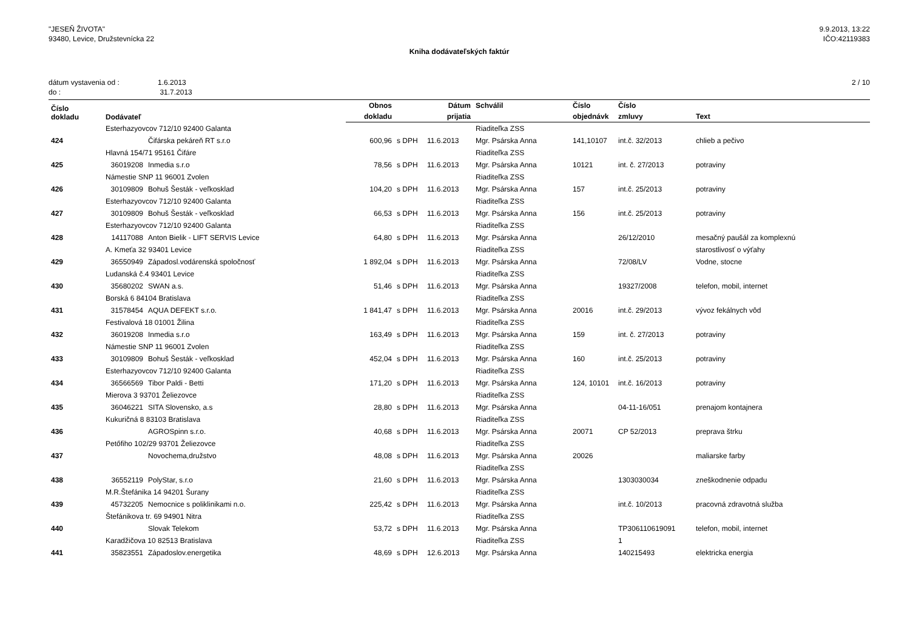"JESEŇ ŽIVOTA"
93480, Levice, Družstevnícka 22
9.9.2013, 13:22
IČO:42119383
Kniha dodávateľských faktúr
dátum vystavenia od : 1.6.2013
do : 31.7.2013
2 / 10
| Číslo dokladu | Dodávateľ | | Obnos | | Dátum | Schválil | Číslo | Číslo | |
| --- | --- | --- | --- | --- | --- | --- | --- | --- | --- |
| | | | dokladu | | prijatia | | objednávk | zmluvy | Text |
| | Esterhazyovcov 712/10 92400 Galanta | | | | | Riaditeľka ZSS | | | |
| 424 | | Čifárska pekáreň RT s.r.o | 600,96 | s DPH | 11.6.2013 | Mgr. Psárska Anna | 141,10107 | int.č. 32/2013 | chlieb a pečivo |
| | Hlavná 154/71 95161 Čifáre | | | | | Riaditeľka ZSS | | | |
| 425 | 36019208 | Inmedia s.r.o | 78,56 | s DPH | 11.6.2013 | Mgr. Psárska Anna | 10121 | int. č. 27/2013 | potraviny |
| | Námestie SNP 11 96001 Zvolen | | | | | Riaditeľka ZSS | | | |
| 426 | 30109809 | Bohuš Šesták - veľkosklad | 104,20 | s DPH | 11.6.2013 | Mgr. Psárska Anna | 157 | int.č. 25/2013 | potraviny |
| | Esterhazyovcov 712/10 92400 Galanta | | | | | Riaditeľka ZSS | | | |
| 427 | 30109809 | Bohuš Šesták - veľkosklad | 66,53 | s DPH | 11.6.2013 | Mgr. Psárska Anna | 156 | int.č. 25/2013 | potraviny |
| | Esterhazyovcov 712/10 92400 Galanta | | | | | Riaditeľka ZSS | | | |
| 428 | 14117088 | Anton Bielik - LIFT SERVIS Levice | 64,80 | s DPH | 11.6.2013 | Mgr. Psárska Anna | | 26/12/2010 | mesačný paušál za komplexnú |
| | A. Kmeťa 32 93401 Levice | | | | | Riaditeľka ZSS | | | starostlivosť o výťahy |
| 429 | 36550949 | Západosl.vodárenská spoločnosť | 1 892,04 | s DPH | 11.6.2013 | Mgr. Psárska Anna | | 72/08/LV | Vodne, stocne |
| | Ludanská č.4 93401 Levice | | | | | Riaditeľka ZSS | | | |
| 430 | 35680202 | SWAN a.s. | 51,46 | s DPH | 11.6.2013 | Mgr. Psárska Anna | | 19327/2008 | telefon, mobil, internet |
| | Borská 6 84104 Bratislava | | | | | Riaditeľka ZSS | | | |
| 431 | 31578454 | AQUA DEFEKT s.r.o. | 1 841,47 | s DPH | 11.6.2013 | Mgr. Psárska Anna | 20016 | int.č. 29/2013 | vývoz fekálnych vôd |
| | Festivalová 18 01001 Žilina | | | | | Riaditeľka ZSS | | | |
| 432 | 36019208 | Inmedia s.r.o | 163,49 | s DPH | 11.6.2013 | Mgr. Psárska Anna | 159 | int. č. 27/2013 | potraviny |
| | Námestie SNP 11 96001 Zvolen | | | | | Riaditeľka ZSS | | | |
| 433 | 30109809 | Bohuš Šesták - veľkosklad | 452,04 | s DPH | 11.6.2013 | Mgr. Psárska Anna | 160 | int.č. 25/2013 | potraviny |
| | Esterhazyovcov 712/10 92400 Galanta | | | | | Riaditeľka ZSS | | | |
| 434 | 36566569 | Tibor Paldi - Betti | 171,20 | s DPH | 11.6.2013 | Mgr. Psárska Anna | 124, 10101 | int.č. 16/2013 | potraviny |
| | Mierova 3 93701 Želiezovce | | | | | Riaditeľka ZSS | | | |
| 435 | 36046221 | SITA Slovensko, a.s | 28,80 | s DPH | 11.6.2013 | Mgr. Psárska Anna | | 04-11-16/051 | prenajom kontajnera |
| | Kukuričná 8 83103 Bratislava | | | | | Riaditeľka ZSS | | | |
| 436 | | AGROSpinn s.r.o. | 40,68 | s DPH | 11.6.2013 | Mgr. Psárska Anna | 20071 | CP 52/2013 | preprava štrku |
| | Petőfiho 102/29 93701 Želiezovce | | | | | Riaditeľka ZSS | | | |
| 437 | | Novochema,družstvo | 48,08 | s DPH | 11.6.2013 | Mgr. Psárska Anna | 20026 | | maliarske farby |
| | | | | | | Riaditeľka ZSS | | | |
| 438 | 36552119 | PolyStar, s.r.o | 21,60 | s DPH | 11.6.2013 | Mgr. Psárska Anna | | 1303030034 | zneškodnenie odpadu |
| | M.R.Štefánika 14 94201 Šurany | | | | | Riaditeľka ZSS | | | |
| 439 | 45732205 | Nemocnice s poliklinikami n.o. | 225,42 | s DPH | 11.6.2013 | Mgr. Psárska Anna | | int.č. 10/2013 | pracovná zdravotná služba |
| | Štefánikova tr. 69 94901 Nitra | | | | | Riaditeľka ZSS | | | |
| 440 | | Slovak Telekom | 53,72 | s DPH | 11.6.2013 | Mgr. Psárska Anna | | TP306110619091 | telefon, mobil, internet |
| | Karadžičova 10 82513 Bratislava | | | | | Riaditeľka ZSS | | 1 | |
| 441 | 35823551 | Západoslov.energetika | 48,69 | s DPH | 12.6.2013 | Mgr. Psárska Anna | | 140215493 | elektricka energia |